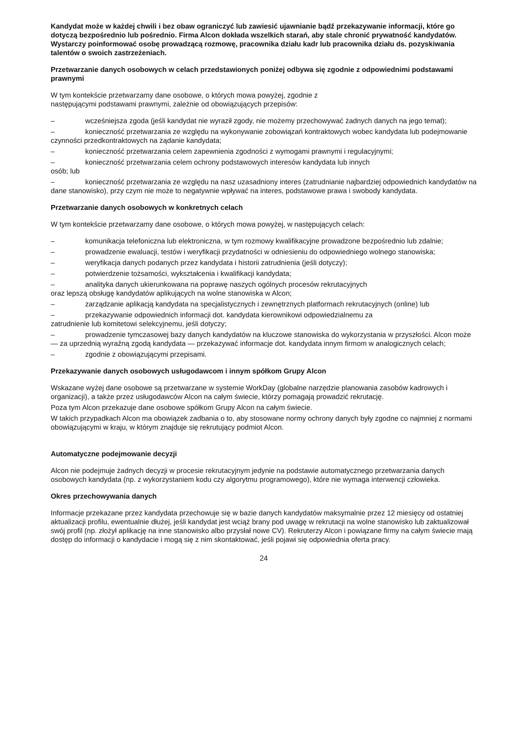Kandydat może w każdej chwili i bez obaw ograniczyć lub zawiesić ujawnianie bądź przekazywanie informacji, które go dotyczą bezpośrednio lub pośrednio. Firma Alcon dokłada wszelkich starań, aby stale chronić prywatność kandydatów. Wystarczy poinformować osobę prowadzącą rozmowę, pracownika działu kadr lub pracownika działu ds. pozyskiwania talentów o swoich zastrzeżeniach.
Przetwarzanie danych osobowych w celach przedstawionych poniżej odbywa się zgodnie z odpowiednimi podstawami prawnymi
W tym kontekście przetwarzamy dane osobowe, o których mowa powyżej, zgodnie z
następującymi podstawami prawnymi, zależnie od obowiązujących przepisów:
– wcześniejsza zgoda (jeśli kandydat nie wyraził zgody, nie możemy przechowywać żadnych danych na jego temat);
– konieczność przetwarzania ze względu na wykonywanie zobowiązań kontraktowych wobec kandydata lub podejmowanie czynności przedkontraktowych na żądanie kandydata;
– konieczność przetwarzania celem zapewnienia zgodności z wymogami prawnymi i regulacyjnymi;
– konieczność przetwarzania celem ochrony podstawowych interesów kandydata lub innych
osób; lub
– konieczność przetwarzania ze względu na nasz uzasadniony interes (zatrudnianie najbardziej odpowiednich kandydatów na dane stanowisko), przy czym nie może to negatywnie wpływać na interes, podstawowe prawa i swobody kandydata.
Przetwarzanie danych osobowych w konkretnych celach
W tym kontekście przetwarzamy dane osobowe, o których mowa powyżej, w następujących celach:
– komunikacja telefoniczna lub elektroniczna, w tym rozmowy kwalifikacyjne prowadzone bezpośrednio lub zdalnie;
– prowadzenie ewaluacji, testów i weryfikacji przydatności w odniesieniu do odpowiedniego wolnego stanowiska;
– weryfikacja danych podanych przez kandydata i historii zatrudnienia (jeśli dotyczy);
– potwierdzenie tożsamości, wykształcenia i kwalifikacji kandydata;
– analityka danych ukierunkowana na poprawę naszych ogólnych procesów rekrutacyjnych
oraz lepszą obsługę kandydatów aplikujących na wolne stanowiska w Alcon;
– zarządzanie aplikacją kandydata na specjalistycznych i zewnętrznych platformach rekrutacyjnych (online) lub
– przekazywanie odpowiednich informacji dot. kandydata kierownikowi odpowiedzialnemu za
zatrudnienie lub komitetowi selekcyjnemu, jeśli dotyczy;
– prowadzenie tymczasowej bazy danych kandydatów na kluczowe stanowiska do wykorzystania w przyszłości. Alcon może — za uprzednią wyraźną zgodą kandydata — przekazywać informacje dot. kandydata innym firmom w analogicznych celach;
– zgodnie z obowiązującymi przepisami.
Przekazywanie danych osobowych usługodawcom i innym spółkom Grupy Alcon
Wskazane wyżej dane osobowe są przetwarzane w systemie WorkDay (globalne narzędzie planowania zasobów kadrowych i organizacji), a także przez usługodawców Alcon na całym świecie, którzy pomagają prowadzić rekrutację.
Poza tym Alcon przekazuje dane osobowe spółkom Grupy Alcon na całym świecie.
W takich przypadkach Alcon ma obowiązek zadbania o to, aby stosowane normy ochrony danych były zgodne co najmniej z normami obowiązującymi w kraju, w którym znajduje się rekrutujący podmiot Alcon.
Automatyczne podejmowanie decyzji
Alcon nie podejmuje żadnych decyzji w procesie rekrutacyjnym jedynie na podstawie automatycznego przetwarzania danych osobowych kandydata (np. z wykorzystaniem kodu czy algorytmu programowego), które nie wymaga interwencji człowieka.
Okres przechowywania danych
Informacje przekazane przez kandydata przechowuje się w bazie danych kandydatów maksymalnie przez 12 miesięcy od ostatniej aktualizacji profilu, ewentualnie dłużej, jeśli kandydat jest wciąż brany pod uwagę w rekrutacji na wolne stanowisko lub zaktualizował swój profil (np. złożył aplikację na inne stanowisko albo przysłał nowe CV). Rekruterzy Alcon i powiązane firmy na całym świecie mają dostęp do informacji o kandydacie i mogą się z nim skontaktować, jeśli pojawi się odpowiednia oferta pracy.
24